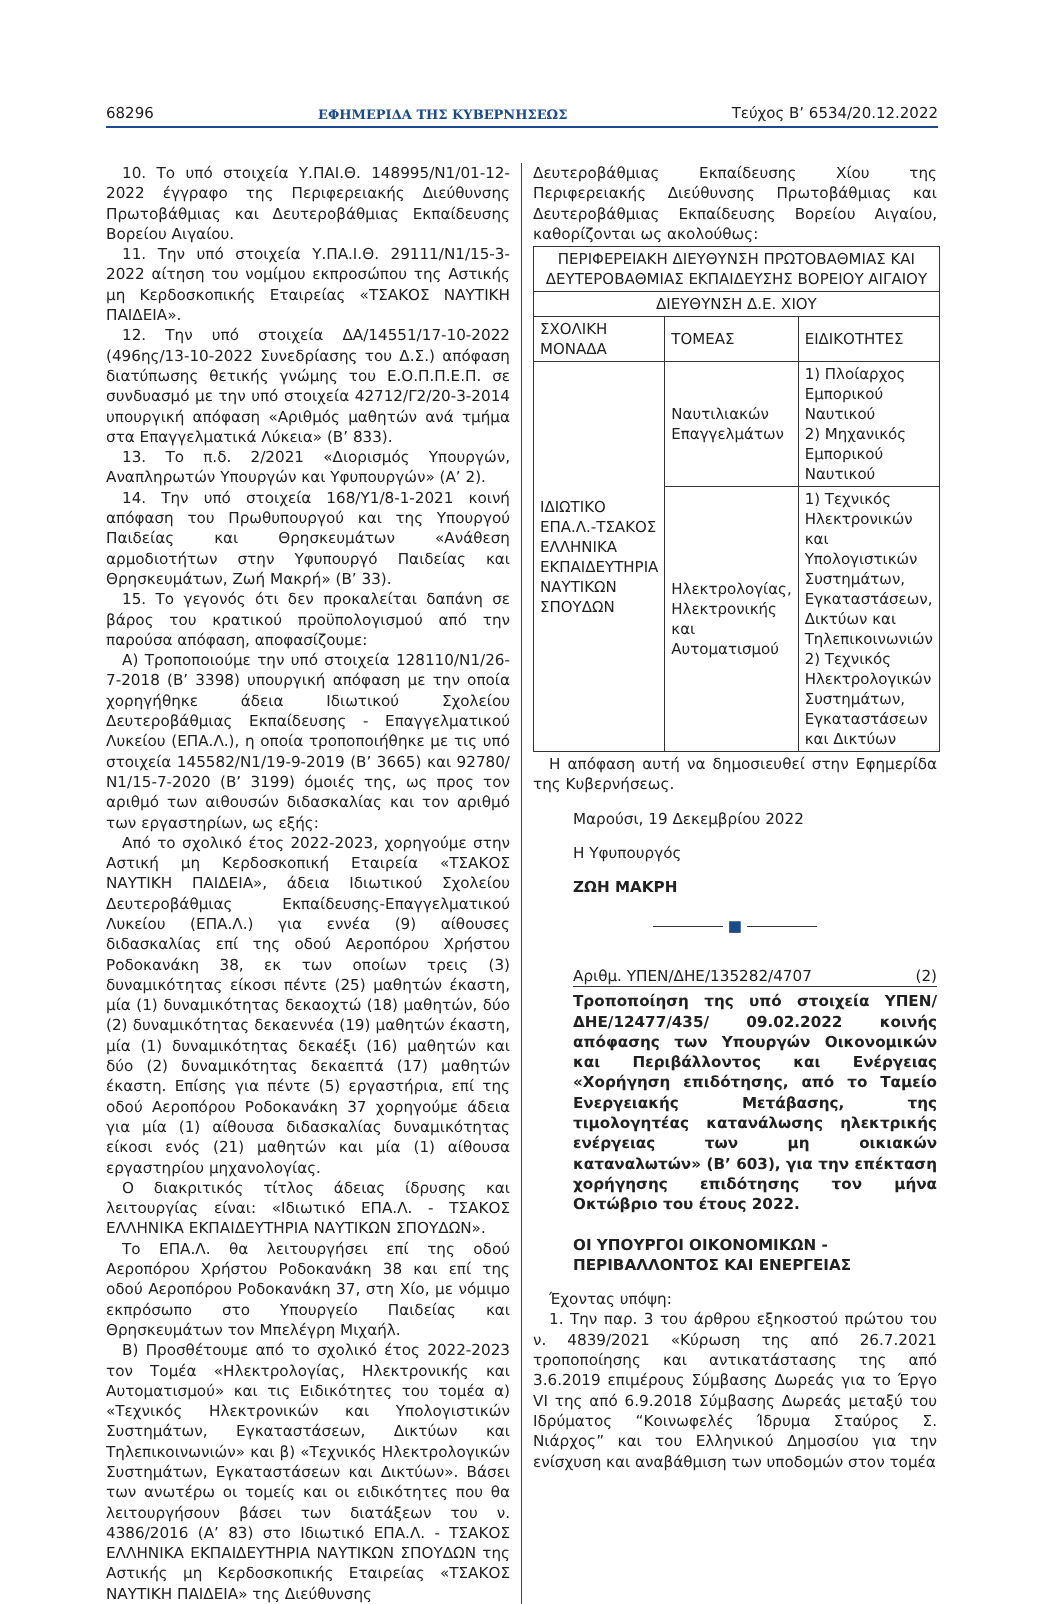68296 ΕΦΗΜΕΡΙΔΑ ΤΗΣ ΚΥΒΕΡΝΗΣΕΩΣ Τεύχος Β’ 6534/20.12.2022
10. Το υπό στοιχεία Υ.ΠΑΙ.Θ. 148995/Ν1/01-12-2022 έγγραφο της Περιφερειακής Διεύθυνσης Πρωτοβάθμιας και Δευτεροβάθμιας Εκπαίδευσης Βορείου Αιγαίου.
11. Την υπό στοιχεία Υ.ΠΑ.Ι.Θ. 29111/Ν1/15-3-2022 αίτηση του νομίμου εκπροσώπου της Αστικής μη Κερδοσκοπικής Εταιρείας «ΤΣΑΚΟΣ ΝΑΥΤΙΚΗ ΠΑΙΔΕΙΑ».
12. Την υπό στοιχεία ΔΑ/14551/17-10-2022 (496ης/13-10-2022 Συνεδρίασης του Δ.Σ.) απόφαση διατύπωσης θετικής γνώμης του Ε.Ο.Π.Π.Ε.Π. σε συνδυασμό με την υπό στοιχεία 42712/Γ2/20-3-2014 υπουργική απόφαση «Αριθμός μαθητών ανά τμήμα στα Επαγγελματικά Λύκεια» (Β’ 833).
13. Το π.δ. 2/2021 «Διορισμός Υπουργών, Αναπληρωτών Υπουργών και Υφυπουργών» (Α’ 2).
14. Την υπό στοιχεία 168/Υ1/8-1-2021 κοινή απόφαση του Πρωθυπουργού και της Υπουργού Παιδείας και Θρησκευμάτων «Ανάθεση αρμοδιοτήτων στην Υφυπουργό Παιδείας και Θρησκευμάτων, Ζωή Μακρή» (Β’ 33).
15. Το γεγονός ότι δεν προκαλείται δαπάνη σε βάρος του κρατικού προϋπολογισμού από την παρούσα απόφαση, αποφασίζουμε:
Α) Τροποποιούμε την υπό στοιχεία 128110/Ν1/26-7-2018 (Β’ 3398) υπουργική απόφαση με την οποία χορηγήθηκε άδεια Ιδιωτικού Σχολείου Δευτεροβάθμιας Εκπαίδευσης - Επαγγελματικού Λυκείου (ΕΠΑ.Λ.), η οποία τροποποιήθηκε με τις υπό στοιχεία 145582/Ν1/19-9-2019 (Β’ 3665) και 92780/Ν1/15-7-2020 (Β’ 3199) όμοιές της, ως προς τον αριθμό των αιθουσών διδασκαλίας και τον αριθμό των εργαστηρίων, ως εξής:
Από το σχολικό έτος 2022-2023, χορηγούμε στην Αστική μη Κερδοσκοπική Εταιρεία «ΤΣΑΚΟΣ ΝΑΥΤΙΚΗ ΠΑΙΔΕΙΑ», άδεια Ιδιωτικού Σχολείου Δευτεροβάθμιας Εκπαίδευσης-Επαγγελματικού Λυκείου (ΕΠΑ.Λ.) για εννέα (9) αίθουσες διδασκαλίας επί της οδού Αεροπόρου Χρήστου Ροδοκανάκη 38, εκ των οποίων τρεις (3) δυναμικότητας είκοσι πέντε (25) μαθητών έκαστη, μία (1) δυναμικότητας δεκαοχτώ (18) μαθητών, δύο (2) δυναμικότητας δεκαεννέα (19) μαθητών έκαστη, μία (1) δυναμικότητας δεκαέξι (16) μαθητών και δύο (2) δυναμικότητας δεκαεπτά (17) μαθητών έκαστη. Επίσης για πέντε (5) εργαστήρια, επί της οδού Αεροπόρου Ροδοκανάκη 37 χορηγούμε άδεια για μία (1) αίθουσα διδασκαλίας δυναμικότητας είκοσι ενός (21) μαθητών και μία (1) αίθουσα εργαστηρίου μηχανολογίας.
Ο διακριτικός τίτλος άδειας ίδρυσης και λειτουργίας είναι: «Ιδιωτικό ΕΠΑ.Λ. - ΤΣΑΚΟΣ ΕΛΛΗΝΙΚΑ ΕΚΠΑΙΔΕΥΤΗΡΙΑ ΝΑΥΤΙΚΩΝ ΣΠΟΥΔΩΝ».
Το ΕΠΑ.Λ. θα λειτουργήσει επί της οδού Αεροπόρου Χρήστου Ροδοκανάκη 38 και επί της οδού Αεροπόρου Ροδοκανάκη 37, στη Χίο, με νόμιμο εκπρόσωπο στο Υπουργείο Παιδείας και Θρησκευμάτων τον Μπελέγρη Μιχαήλ.
Β) Προσθέτουμε από το σχολικό έτος 2022-2023 τον Τομέα «Ηλεκτρολογίας, Ηλεκτρονικής και Αυτοματισμού» και τις Ειδικότητες του τομέα α) «Τεχνικός Ηλεκτρονικών και Υπολογιστικών Συστημάτων, Εγκαταστάσεων, Δικτύων και Τηλεπικοινωνιών» και β) «Τεχνικός Ηλεκτρολογικών Συστημάτων, Εγκαταστάσεων και Δικτύων». Βάσει των ανωτέρω οι τομείς και οι ειδικότητες που θα λειτουργήσουν βάσει των διατάξεων του ν. 4386/2016 (Α’ 83) στο Ιδιωτικό ΕΠΑ.Λ. - ΤΣΑΚΟΣ ΕΛΛΗΝΙΚΑ ΕΚΠΑΙΔΕΥΤΗΡΙΑ ΝΑΥΤΙΚΩΝ ΣΠΟΥΔΩΝ της Αστικής μη Κερδοσκοπικής Εταιρείας «ΤΣΑΚΟΣ ΝΑΥΤΙΚΗ ΠΑΙΔΕΙΑ» της Διεύθυνσης
Δευτεροβάθμιας Εκπαίδευσης Χίου της Περιφερειακής Διεύθυνσης Πρωτοβάθμιας και Δευτεροβάθμιας Εκπαίδευσης Βορείου Αιγαίου, καθορίζονται ως ακολούθως:
| ΠΕΡΙΦΕΡΕΙΑΚΗ ΔΙΕΥΘΥΝΣΗ ΠΡΩΤΟΒΑΘΜΙΑΣ ΚΑΙ ΔΕΥΤΕΡΟΒΑΘΜΙΑΣ ΕΚΠΑΙΔΕΥΣΗΣ ΒΟΡΕΙΟΥ ΑΙΓΑΙΟΥ | | |
| ΔΙΕΥΘΥΝΣΗ Δ.Ε. ΧΙΟΥ | | |
| ΣΧΟΛΙΚΗ ΜΟΝΑΔΑ | ΤΟΜΕΑΣ | ΕΙΔΙΚΟΤΗΤΕΣ |
| ΙΔΙΩΤΙΚΟ ΕΠΑ.Λ.-ΤΣΑΚΟΣ ΕΛΛΗΝΙΚΑ ΕΚΠΑΙΔΕΥΤΗΡΙΑ ΝΑΥΤΙΚΩΝ ΣΠΟΥΔΩΝ | Ναυτιλιακών Επαγγελμάτων | 1) Πλοίαρχος Εμπορικού Ναυτικού 2) Μηχανικός Εμπορικού Ναυτικού |
| | Ηλεκτρολογίας, Ηλεκτρονικής και Αυτοματισμού | 1) Τεχνικός Ηλεκτρονικών και Υπολογιστικών Συστημάτων, Εγκαταστάσεων, Δικτύων και Τηλεπικοινωνιών 2) Τεχνικός Ηλεκτρολογικών Συστημάτων, Εγκαταστάσεων και Δικτύων |
Η απόφαση αυτή να δημοσιευθεί στην Εφημερίδα της Κυβερνήσεως.
Μαρούσι, 19 Δεκεμβρίου 2022
Η Υφυπουργός
ΖΩΗ ΜΑΚΡΗ
■
Αριθμ. ΥΠΕΝ/ΔΗΕ/135282/4707 (2)
Τροποποίηση της υπό στοιχεία ΥΠΕΝ/ΔΗΕ/12477/435/ 09.02.2022 κοινής απόφασης των Υπουργών Οικονομικών και Περιβάλλοντος και Ενέργειας «Χορήγηση επιδότησης, από το Ταμείο Ενεργειακής Μετάβασης, της τιμολογητέας κατανάλωσης ηλεκτρικής ενέργειας των μη οικιακών καταναλωτών» (Β’ 603), για την επέκταση χορήγησης επιδότησης τον μήνα Οκτώβριο του έτους 2022.
ΟΙ ΥΠΟΥΡΓΟΙ ΟΙΚΟΝΟΜΙΚΩΝ -
ΠΕΡΙΒΑΛΛΟΝΤΟΣ ΚΑΙ ΕΝΕΡΓΕΙΑΣ
Έχοντας υπόψη:
1. Την παρ. 3 του άρθρου εξηκοστού πρώτου του ν. 4839/2021 «Κύρωση της από 26.7.2021 τροποποίησης και αντικατάστασης της από 3.6.2019 επιμέρους Σύμβασης Δωρεάς για το Έργο VI της από 6.9.2018 Σύμβασης Δωρεάς μεταξύ του Ιδρύματος “Κοινωφελές Ίδρυμα Σταύρος Σ. Νιάρχος” και του Ελληνικού Δημοσίου για την ενίσχυση και αναβάθμιση των υποδομών στον τομέα